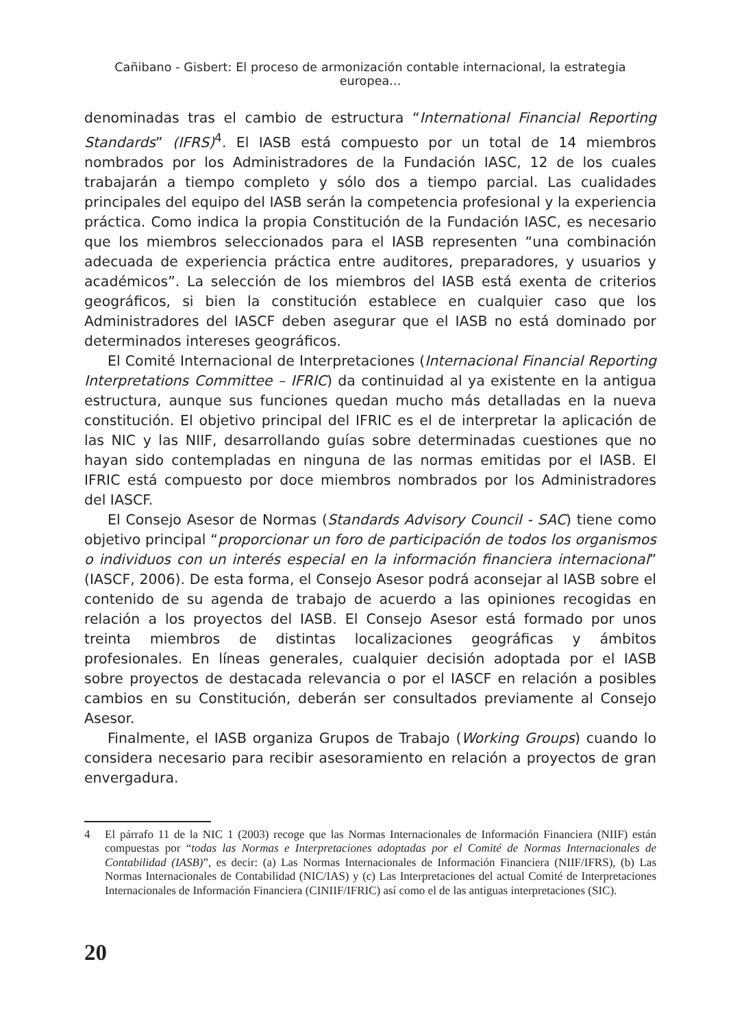Cañibano - Gisbert: El proceso de armonización contable internacional, la estrategia europea...
denominadas tras el cambio de estructura “International Financial Reporting Standards” (IFRS)<sup>4</sup>. El IASB está compuesto por un total de 14 miembros nombrados por los Administradores de la Fundación IASC, 12 de los cuales trabajarán a tiempo completo y sólo dos a tiempo parcial. Las cualidades principales del equipo del IASB serán la competencia profesional y la experiencia práctica. Como indica la propia Constitución de la Fundación IASC, es necesario que los miembros seleccionados para el IASB representen “una combinación adecuada de experiencia práctica entre auditores, preparadores, y usuarios y académicos”. La selección de los miembros del IASB está exenta de criterios geográficos, si bien la constitución establece en cualquier caso que los Administradores del IASCF deben asegurar que el IASB no está dominado por determinados intereses geográficos.
El Comité Internacional de Interpretaciones (Internacional Financial Reporting Interpretations Committee – IFRIC) da continuidad al ya existente en la antigua estructura, aunque sus funciones quedan mucho más detalladas en la nueva constitución. El objetivo principal del IFRIC es el de interpretar la aplicación de las NIC y las NIIF, desarrollando guías sobre determinadas cuestiones que no hayan sido contempladas en ninguna de las normas emitidas por el IASB. El IFRIC está compuesto por doce miembros nombrados por los Administradores del IASCF.
El Consejo Asesor de Normas (Standards Advisory Council - SAC) tiene como objetivo principal “proporcionar un foro de participación de todos los organismos o individuos con un interés especial en la información financiera internacional” (IASCF, 2006). De esta forma, el Consejo Asesor podrá aconsejar al IASB sobre el contenido de su agenda de trabajo de acuerdo a las opiniones recogidas en relación a los proyectos del IASB. El Consejo Asesor está formado por unos treinta miembros de distintas localizaciones geográficas y ámbitos profesionales. En líneas generales, cualquier decisión adoptada por el IASB sobre proyectos de destacada relevancia o por el IASCF en relación a posibles cambios en su Constitución, deberán ser consultados previamente al Consejo Asesor.
Finalmente, el IASB organiza Grupos de Trabajo (Working Groups) cuando lo considera necesario para recibir asesoramiento en relación a proyectos de gran envergadura.
4 El párrafo 11 de la NIC 1 (2003) recoge que las Normas Internacionales de Información Financiera (NIIF) están compuestas por “todas las Normas e Interpretaciones adoptadas por el Comité de Normas Internacionales de Contabilidad (IASB)”, es decir: (a) Las Normas Internacionales de Información Financiera (NIIF/IFRS), (b) Las Normas Internacionales de Contabilidad (NIC/IAS) y (c) Las Interpretaciones del actual Comité de Interpretaciones Internacionales de Información Financiera (CINIIF/IFRIC) así como el de las antiguas interpretaciones (SIC).
20